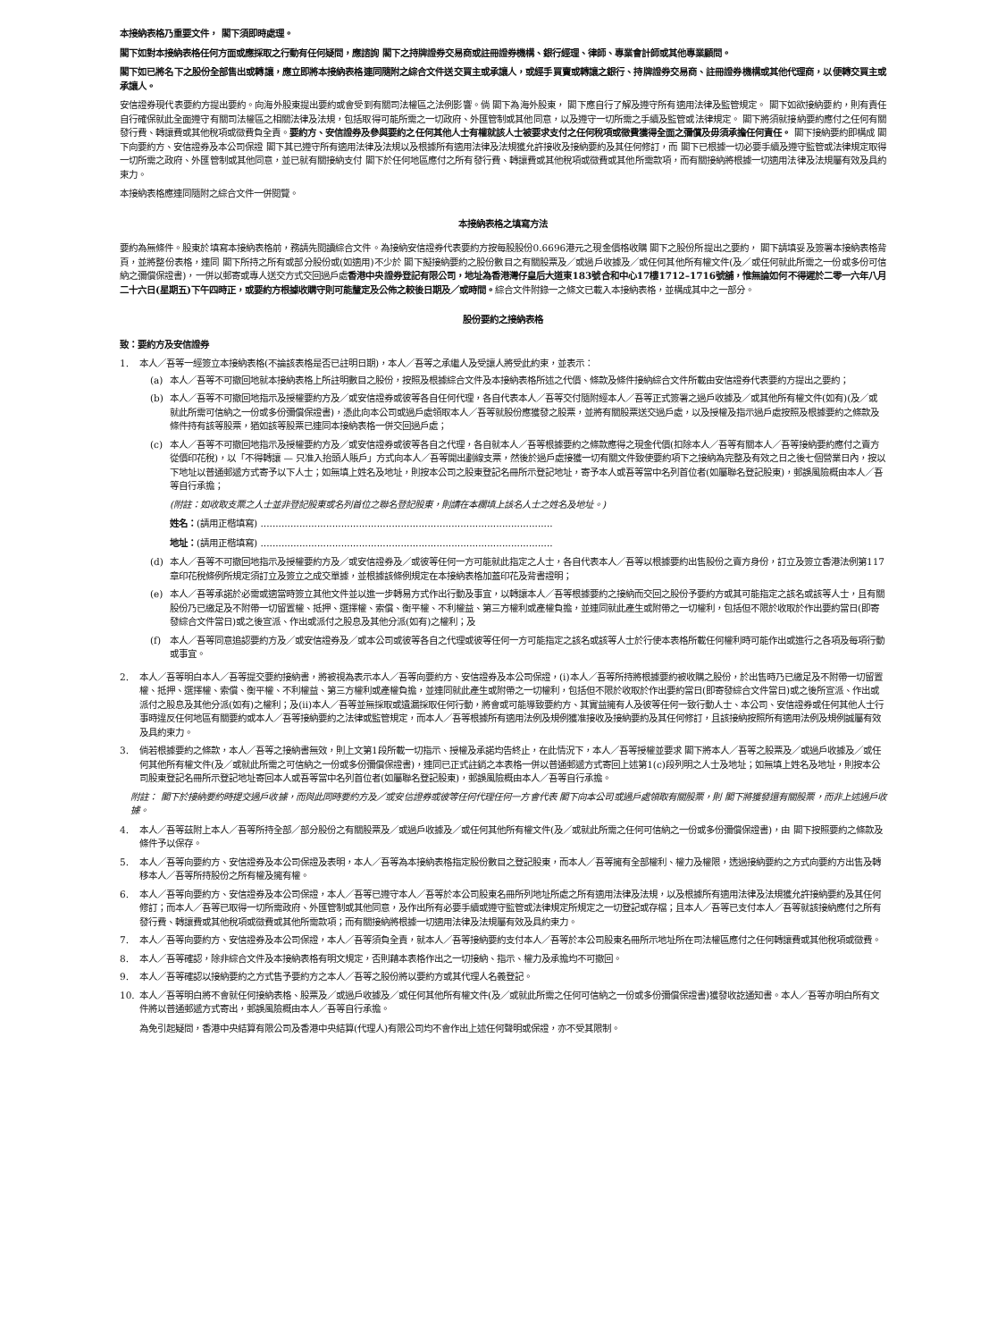本接納表格乃重要文件， 閣下須即時處理。
閣下如對本接納表格任何方面或應採取之行動有任何疑問，應諮詢 閣下之持牌證券交易商或註冊證券機構、銀行經理、律師、專業會計師或其他專業顧問。
閣下如已將名下之股份全部售出或轉讓，應立即將本接納表格連同隨附之綜合文件送交買主或承讓人，或經手買賣或轉讓之銀行、持牌證券交易商、註冊證券機構或其他代理商，以便轉交買主或承讓人。
安信證券現代表要約方提出要約。向海外股東提出要約或會受到有關司法權區之法例影響。倘 閣下為海外股東， 閣下應自行了解及遵守所有適用法律及監管規定。 閣下如欲接納要約，則有責任自行確保就此全面遵守有關司法權區之相關法律及法規，包括取得可能所需之一切政府、外匯管制或其他同意，以及遵守一切所需之手續及監管或法律規定。 閣下將須就接納要約應付之任何有關發行費、轉讓費或其他稅項或徵費負全責。要約方、安信證券及參與要約之任何其他人士有權就該人士被要求支付之任何稅項或徵費獲得全面之彌償及毋須承擔任何責任。 閣下接納要約即構成 閣下向要約方、安信證券及本公司保證 閣下其已遵守所有適用法律及法規以及根據所有適用法律及法規獲允許接收及接納要約及其任何修訂，而 閣下已根據一切必要手續及遵守監管或法律規定取得一切所需之政府、外匯管制或其他同意，並已就有關接納支付 閣下於任何地區應付之所有發行費、轉讓費或其他稅項或徵費或其他所需款項，而有關接納將根據一切適用法律及法規屬有效及具約束力。
本接納表格應連同隨附之綜合文件一併閱覽。
本接納表格之填寫方法
要約為無條件。股東於填寫本接納表格前，務請先閱讀綜合文件。為接納安信證券代表要約方按每股股份0.6696港元之現金價格收購 閣下之股份所提出之要約， 閣下請填妥及簽署本接納表格背頁，並將整份表格，連同 閣下所持之所有或部分股份或(如適用)不少於 閣下擬接納要約之股份數目之有關股票及／或過戶收據及／或任何其他所有權文件(及／或任何就此所需之一份或多份可信納之彌償保證書)，一併以郵寄或專人送交方式交回過戶處香港中央證券登記有限公司，地址為香港灣仔皇后大道東183號合和中心17樓1712–1716號舖，惟無論如何不得遲於二零一六年八月二十六日(星期五)下午四時正，或要約方根據收購守則可能釐定及公佈之較後日期及／或時間。綜合文件附錄一之條文已載入本接納表格，並構成其中之一部分。
股份要約之接納表格
致：要約方及安信證券
1. 本人／吾等一經簽立本接納表格(不論該表格是否已註明日期)，本人／吾等之承繼人及受讓人將受此約束，並表示：
(a) 本人／吾等不可撤回地就本接納表格上所註明數目之股份，按照及根據綜合文件及本接納表格所述之代價、條款及條件接納綜合文件所載由安信證券代表要約方提出之要約；
(b) 本人／吾等不可撤回地指示及授權要約方及／或安信證券或彼等各自任何代理，各自代表本人／吾等交付隨附經本人／吾等正式簽署之過戶收據及／或其他所有權文件(如有)(及／或就此所需可信納之一份或多份彌償保證書)，憑此向本公司或過戶處領取本人／吾等就股份應獲發之股票，並將有關股票送交過戶處，以及授權及指示過戶處按照及根據要約之條款及條件持有該等股票，猶如該等股票已連同本接納表格一併交回過戶處；
(c) 本人／吾等不可撤回地指示及授權要約方及／或安信證券或彼等各自之代理，各自就本人／吾等根據要約之條款應得之現金代價(扣除本人／吾等有關本人／吾等接納要約應付之賣方從價印花稅)，以「不得轉讓 — 只准入抬頭人賬戶」方式向本人／吾等開出劃線支票，然後於過戶處接獲一切有關文件致使要約項下之接納為完整及有效之日之後七個營業日內，按以下地址以普通郵遞方式寄予以下人士；如無填上姓名及地址，則按本公司之股東登記名冊所示登記地址，寄予本人或吾等當中名列首位者(如屬聯名登記股東)，郵誤風險概由本人／吾等自行承擔；
(附註：如收取支票之人士並非登記股東或名列首位之聯名登記股東，則請在本欄填上該名人士之姓名及地址。)
姓名：(請用正楷填寫) ..................................................................................................
地址：(請用正楷填寫) ..................................................................................................
(d) 本人／吾等不可撤回地指示及授權要約方及／或安信證券及／或彼等任何一方可能就此指定之人士，各自代表本人／吾等以根據要約出售股份之賣方身份，訂立及簽立香港法例第117章印花稅條例所規定須訂立及簽立之成交單據，並根據該條例規定在本接納表格加蓋印花及背書證明；
(e) 本人／吾等承諾於必需或適當時簽立其他文件並以進一步轉易方式作出行動及事宜，以轉讓本人／吾等根據要約之接納而交回之股份予要約方或其可能指定之該名或該等人士，且有關股份乃已繳足及不附帶一切留置權、抵押、選擇權、索償、衡平權、不利權益、第三方權利或產權負擔，並連同就此產生或附帶之一切權利，包括但不限於收取於作出要約當日(即寄發綜合文件當日)或之後宣派、作出或派付之股息及其他分派(如有)之權利；及
(f) 本人／吾等同意追認要約方及／或安信證券及／或本公司或彼等各自之代理或彼等任何一方可能指定之該名或該等人士於行使本表格所載任何權利時可能作出或進行之各項及每項行動或事宜。
2. 本人／吾等明白本人／吾等提交要約接納書，將被視為表示本人／吾等向要約方、安信證券及本公司保證，(i)本人／吾等所持將根據要約被收購之股份，於出售時乃已繳足及不附帶一切留置權、抵押、選擇權、索償、衡平權、不利權益、第三方權利或產權負擔，並連同就此產生或附帶之一切權利，包括但不限於收取於作出要約當日(即寄發綜合文件當日)或之後所宣派、作出或派付之股息及其他分派(如有)之權利；及(ii)本人／吾等並無採取或遺漏採取任何行動，將會或可能導致要約方、其實益擁有人及彼等任何一致行動人士、本公司、安信證券或任何其他人士行事時違反任何地區有關要約或本人／吾等接納要約之法律或監管規定，而本人／吾等根據所有適用法例及規例獲准接收及接納要約及其任何修訂，且該接納按照所有適用法例及規例誠屬有效及具約束力。
3. 倘若根據要約之條款，本人／吾等之接納書無效，則上文第1段所載一切指示、授權及承諾均告終止，在此情況下，本人／吾等授權並要求 閣下將本人／吾等之股票及／或過戶收據及／或任何其他所有權文件(及／或就此所需之可信納之一份或多份彌償保證書)，連同已正式註銷之本表格一併以普通郵遞方式寄回上述第1(c)段列明之人士及地址；如無填上姓名及地址，則按本公司股東登記名冊所示登記地址寄回本人或吾等當中名列首位者(如屬聯名登記股東)，郵誤風險概由本人／吾等自行承擔。
附註： 閣下於接納要約時提交過戶收據，而與此同時要約方及／或安信證券或彼等任何代理任何一方會代表 閣下向本公司或過戶處領取有關股票，則 閣下將獲發還有關股票，而非上述過戶收據。
4. 本人／吾等茲附上本人／吾等所持全部／部分股份之有關股票及／或過戶收據及／或任何其他所有權文件(及／或就此所需之任何可信納之一份或多份彌償保證書)，由 閣下按照要約之條款及條件予以保存。
5. 本人／吾等向要約方、安信證券及本公司保證及表明，本人／吾等為本接納表格指定股份數目之登記股東，而本人／吾等擁有全部權利、權力及權限，透過接納要約之方式向要約方出售及轉移本人／吾等所持股份之所有權及擁有權。
6. 本人／吾等向要約方、安信證券及本公司保證，本人／吾等已遵守本人／吾等於本公司股東名冊所列地址所處之所有適用法律及法規，以及根據所有適用法律及法規獲允許接納要約及其任何修訂；而本人／吾等已取得一切所需政府、外匯管制或其他同意，及作出所有必要手續或遵守監管或法律規定所規定之一切登記或存檔；且本人／吾等已支付本人／吾等就該接納應付之所有發行費、轉讓費或其他稅項或徵費或其他所需款項；而有關接納將根據一切適用法律及法規屬有效及具約束力。
7. 本人／吾等向要約方、安信證券及本公司保證，本人／吾等須負全責，就本人／吾等接納要約支付本人／吾等於本公司股東名冊所示地址所在司法權區應付之任何轉讓費或其他稅項或徵費。
8. 本人／吾等確認，除非綜合文件及本接納表格有明文規定，否則藉本表格作出之一切接納、指示、權力及承擔均不可撤回。
9. 本人／吾等確認以接納要約之方式售予要約方之本人／吾等之股份將以要約方或其代理人名義登記。
10. 本人／吾等明白將不會就任何接納表格、股票及／或過戶收據及／或任何其他所有權文件(及／或就此所需之任何可信納之一份或多份彌償保證書)獲發收訖通知書。本人／吾等亦明白所有文件將以普通郵遞方式寄出，郵誤風險概由本人／吾等自行承擔。
為免引起疑問，香港中央結算有限公司及香港中央結算(代理人)有限公司均不會作出上述任何聲明或保證，亦不受其限制。